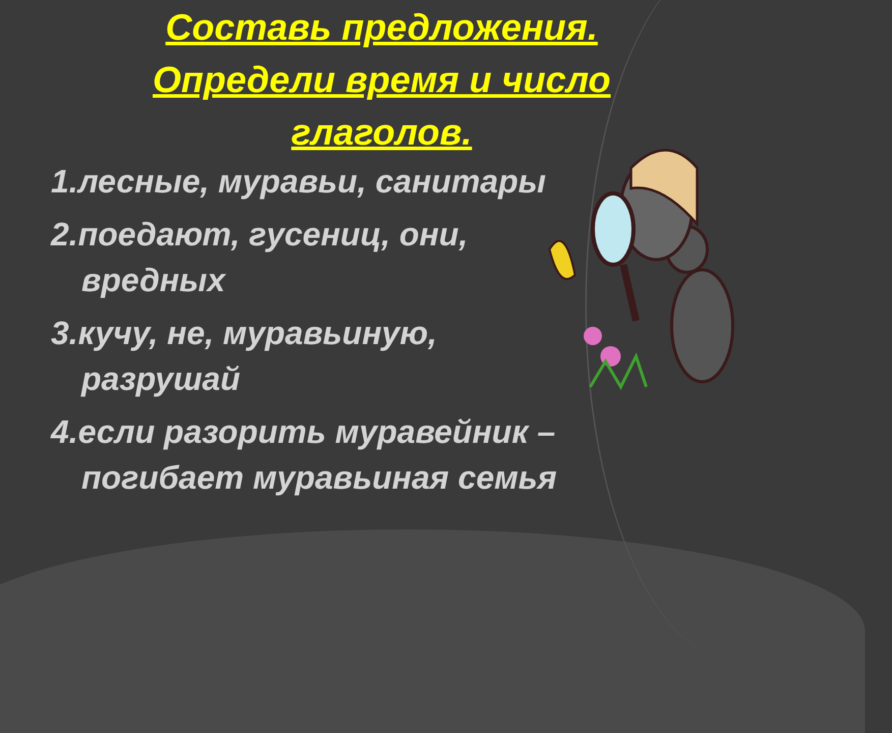Составь предложения.
Определи время и число
глаголов.
1.лесные, муравьи, санитары
2.поедают, гусениц, они,
вредных
3.кучу, не, муравьиную,
разрушай
4.если разорить муравейник – погибает муравьиная семья